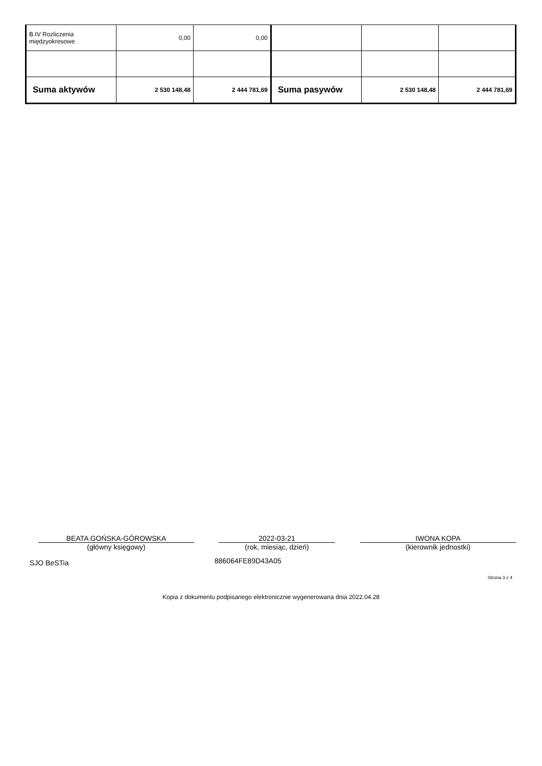| B.IV Rozliczenia międzyokresowe | 0,00 | 0,00 | | | |
| Suma aktywów | 2 530 148,48 | 2 444 781,69 | Suma pasywów | 2 530 148,48 | 2 444 781,69 |
BEATA GOŃSKA-GÓROWSKA
(główny księgowy)
2022-03-21
(rok, miesiąc, dzień)
IWONA KOPA
(kierownik jednostki)
SJO BeSTia 886064FE89D43A05
Strona 3 z 4
Kopia z dokumentu podpisanego elektronicznie wygenerowana dnia 2022.04.28